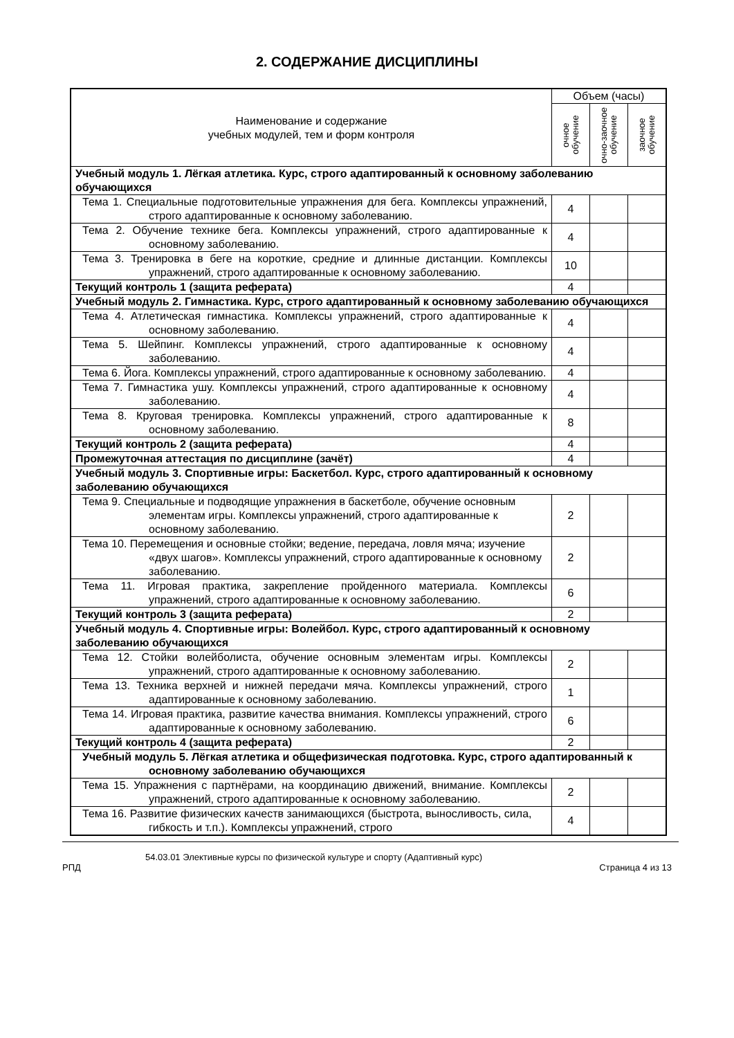2. СОДЕРЖАНИЕ ДИСЦИПЛИНЫ
| Наименование и содержание учебных модулей, тем и форм контроля | Объем (часы) | | |
| --- | --- | --- | --- |
| | очное обучение | очно-заочное обучение | заочное обучение |
| Учебный модуль 1. Лёгкая атлетика. Курс, строго адаптированный к основному заболеванию обучающихся | | | |
| Тема 1. Специальные подготовительные упражнения для бега. Комплексы упражнений, строго адаптированные к основному заболеванию. | 4 | | |
| Тема 2. Обучение технике бега. Комплексы упражнений, строго адаптированные к основному заболеванию. | 4 | | |
| Тема 3. Тренировка в беге на короткие, средние и длинные дистанции. Комплексы упражнений, строго адаптированные к основному заболеванию. | 10 | | |
| Текущий контроль 1 (защита реферата) | 4 | | |
| Учебный модуль 2. Гимнастика. Курс, строго адаптированный к основному заболеванию обучающихся | | | |
| Тема 4. Атлетическая гимнастика. Комплексы упражнений, строго адаптированные к основному заболеванию. | 4 | | |
| Тема 5. Шейпинг. Комплексы упражнений, строго адаптированные к основному заболеванию. | 4 | | |
| Тема 6. Йога. Комплексы упражнений, строго адаптированные к основному заболеванию. | 4 | | |
| Тема 7. Гимнастика ушу. Комплексы упражнений, строго адаптированные к основному заболеванию. | 4 | | |
| Тема 8. Круговая тренировка. Комплексы упражнений, строго адаптированные к основному заболеванию. | 8 | | |
| Текущий контроль 2 (защита реферата) | 4 | | |
| Промежуточная аттестация по дисциплине (зачёт) | 4 | | |
| Учебный модуль 3. Спортивные игры: Баскетбол. Курс, строго адаптированный к основному заболеванию обучающихся | | | |
| Тема 9. Специальные и подводящие упражнения в баскетболе, обучение основным элементам игры. Комплексы упражнений, строго адаптированные к основному заболеванию. | 2 | | |
| Тема 10. Перемещения и основные стойки; ведение, передача, ловля мяча; изучение «двух шагов». Комплексы упражнений, строго адаптированные к основному заболеванию. | 2 | | |
| Тема 11. Игровая практика, закрепление пройденного материала. Комплексы упражнений, строго адаптированные к основному заболеванию. | 6 | | |
| Текущий контроль 3 (защита реферата) | 2 | | |
| Учебный модуль 4. Спортивные игры: Волейбол. Курс, строго адаптированный к основному заболеванию обучающихся | | | |
| Тема 12. Стойки волейболиста, обучение основным элементам игры. Комплексы упражнений, строго адаптированные к основному заболеванию. | 2 | | |
| Тема 13. Техника верхней и нижней передачи мяча. Комплексы упражнений, строго адаптированные к основному заболеванию. | 1 | | |
| Тема 14. Игровая практика, развитие качества внимания. Комплексы упражнений, строго адаптированные к основному заболеванию. | 6 | | |
| Текущий контроль 4 (защита реферата) | 2 | | |
| Учебный модуль 5. Лёгкая атлетика и общефизическая подготовка. Курс, строго адаптированный к основному заболеванию обучающихся | | | |
| Тема 15. Упражнения с партнёрами, на координацию движений, внимание. Комплексы упражнений, строго адаптированные к основному заболеванию. | 2 | | |
| Тема 16. Развитие физических качеств занимающихся (быстрота, выносливость, сила, гибкость и т.п.). Комплексы упражнений, строго | 4 | | |
54.03.01 Элективные курсы по физической культуре и спорту (Адаптивный курс)
РПД Страница 4 из 13